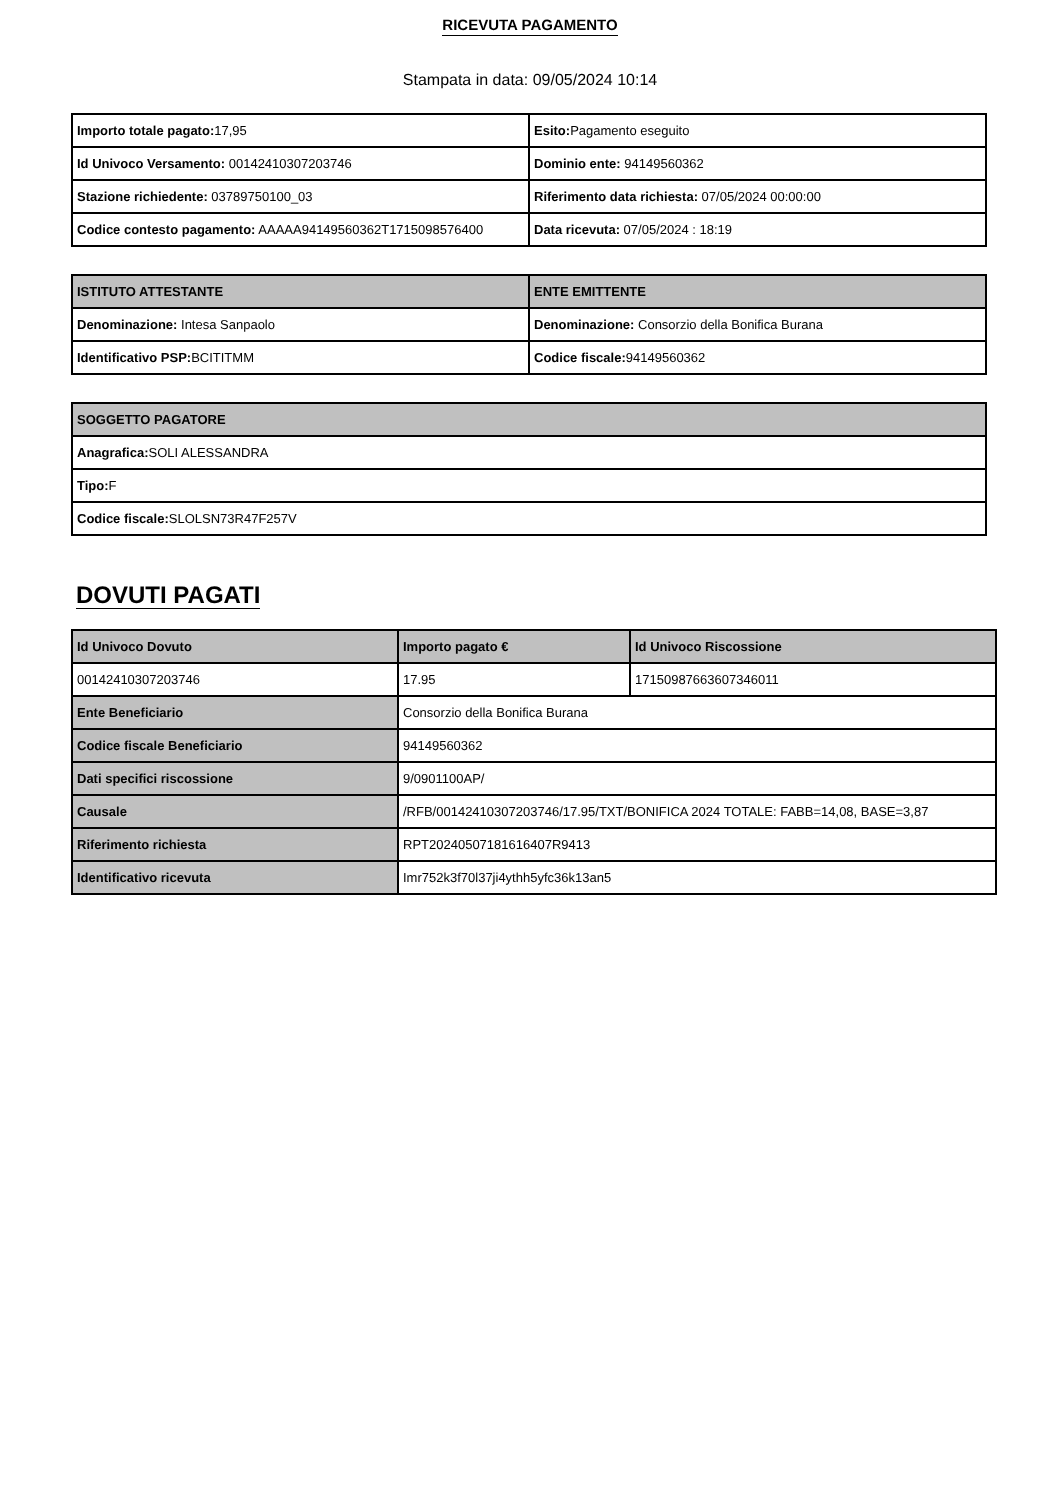RICEVUTA PAGAMENTO
Stampata in data: 09/05/2024 10:14
| Importo totale pagato: 17,95 | Esito: Pagamento eseguito |
| Id Univoco Versamento: 00142410307203746 | Dominio ente: 94149560362 |
| Stazione richiedente: 03789750100_03 | Riferimento data richiesta: 07/05/2024 00:00:00 |
| Codice contesto pagamento: AAAAA94149560362T1715098576400 | Data ricevuta: 07/05/2024 : 18:19 |
| ISTITUTO ATTESTANTE | ENTE EMITTENTE |
| --- | --- |
| Denominazione: Intesa Sanpaolo | Denominazione: Consorzio della Bonifica Burana |
| Identificativo PSP: BCITITMM | Codice fiscale: 94149560362 |
| SOGGETTO PAGATORE |
| --- |
| Anagrafica: SOLI ALESSANDRA |
| Tipo: F |
| Codice fiscale: SLOLSN73R47F257V |
DOVUTI PAGATI
| Id Univoco Dovuto | Importo pagato € | Id Univoco Riscossione |
| --- | --- | --- |
| 00142410307203746 | 17.95 | 17150987663607346011 |
| Ente Beneficiario | Consorzio della Bonifica Burana | |
| Codice fiscale Beneficiario | 94149560362 | |
| Dati specifici riscossione | 9/0901100AP/ | |
| Causale | /RFB/00142410307203746/17.95/TXT/BONIFICA 2024 TOTALE: FABB=14,08, BASE=3,87 | |
| Riferimento richiesta | RPT20240507181616407R9413 | |
| Identificativo ricevuta | Imr752k3f70l37ji4ythh5yfc36k13an5 | |